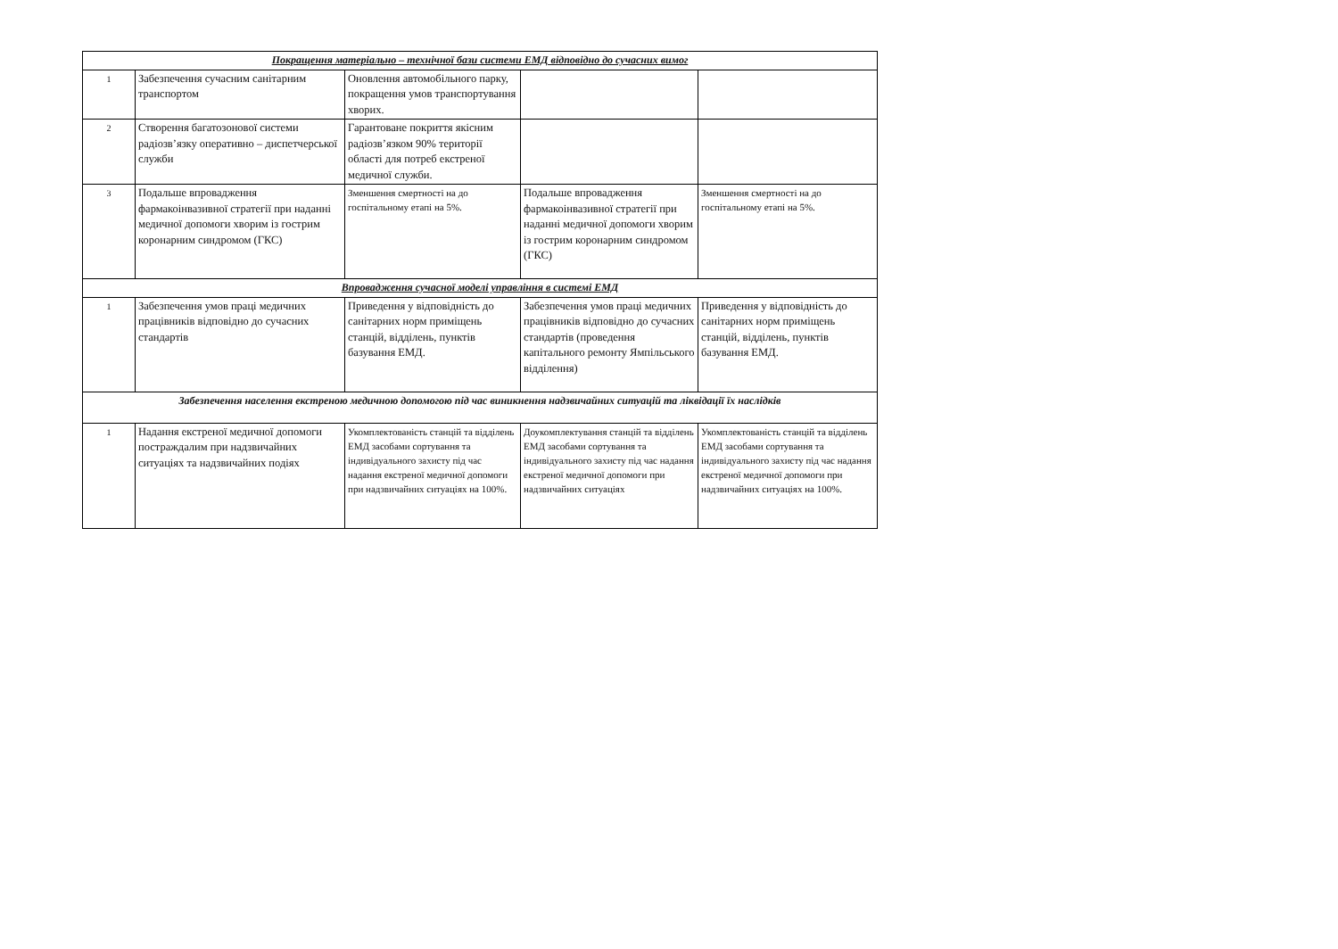| Покращення матеріально – технічної бази системи ЕМД відповідно до сучасних вимог | | | | |
| 1 | Забезпечення сучасним санітарним транспортом | Оновлення автомобільного парку, покращення умов транспортування хворих. | | |
| 2 | Створення багатозонової системи радіозв’язку оперативно – диспетчерської служби | Гарантоване покриття якісним радіозв’язком 90% території області для потреб екстреної медичної служби. | | |
| 3 | Подальше впровадження фармакоінвазивної стратегії при наданні медичної допомоги хворим із гострим коронарним синдромом (ГКС) | Зменшення смертності на до госпітальному етапі на 5%. | Подальше впровадження фармакоінвазивної стратегії при наданні медичної допомоги хворим із гострим коронарним синдромом (ГКС) | Зменшення смертності на до госпітальному етапі на 5%. |
| Впровадження сучасної моделі управління в системі ЕМД | | | | |
| 1 | Забезпечення умов праці медичних працівників відповідно до сучасних стандартів | Приведення у відповідність до санітарних норм приміщень станцій, відділень, пунктів базування ЕМД. | Забезпечення умов праці медичних працівників відповідно до сучасних стандартів (проведення капітального ремонту Ямпільського відділення) | Приведення у відповідність до санітарних норм приміщень станцій, відділень, пунктів базування ЕМД. |
| Забезпечення населення екстреною медичною допомогою під час виникнення надзвичайних ситуацій та ліквідації їх наслідків | | | | |
| 1 | Надання екстреної медичної допомоги постраждалим при надзвичайних ситуаціях та надзвичайних подіях | Укомплектованість станцій та відділень ЕМД засобами сортування та індивідуального захисту під час надання екстреної медичної допомоги при надзвичайних ситуаціях на 100%. | Доукомплектування станцій та відділень ЕМД засобами сортування та індивідуального захисту під час надання екстреної медичної допомоги при надзвичайних ситуаціях | Укомплектованість станцій та відділень ЕМД засобами сортування та індивідуального захисту під час надання екстреної медичної допомоги при надзвичайних ситуаціях на 100%. |